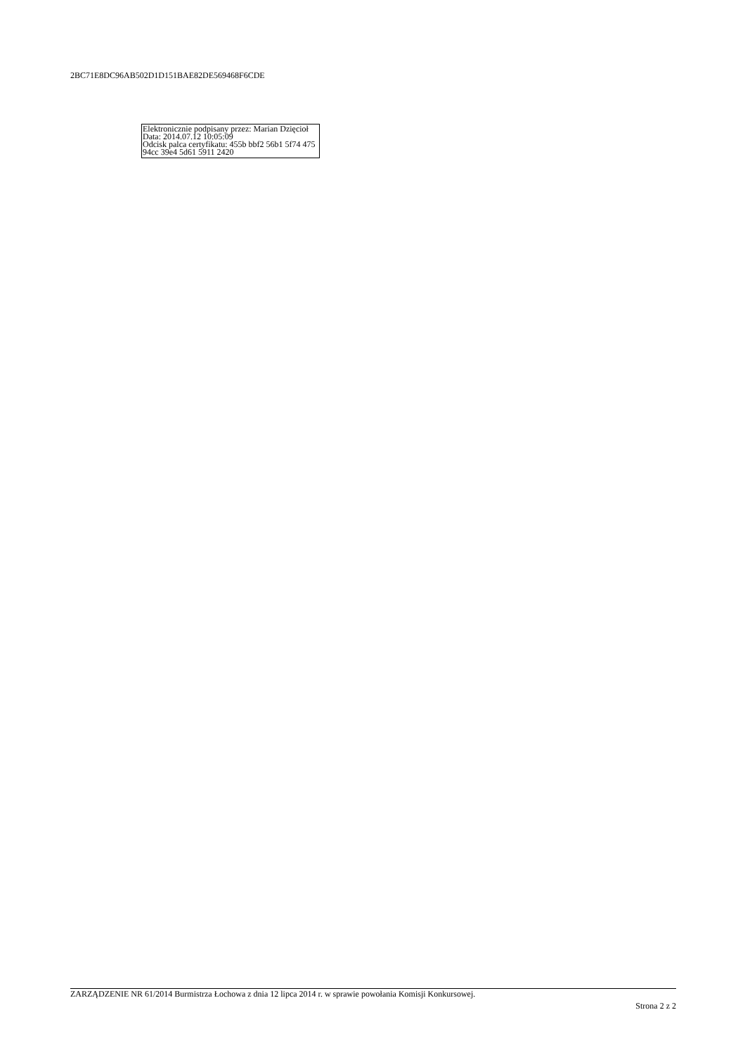2BC71E8DC96AB502D1D151BAE82DE569468F6CDE
Elektronicznie podpisany przez: Marian Dzięcioł
Data: 2014.07.12 10:05:09
Odcisk palca certyfikatu: 455b bbf2 56b1 5f74 475 94cc 39e4 5d61 5911 2420
ZARZĄDZENIE NR 61/2014 Burmistrza Łochowa z dnia 12 lipca 2014 r. w sprawie powołania Komisji Konkursowej.
Strona 2 z 2